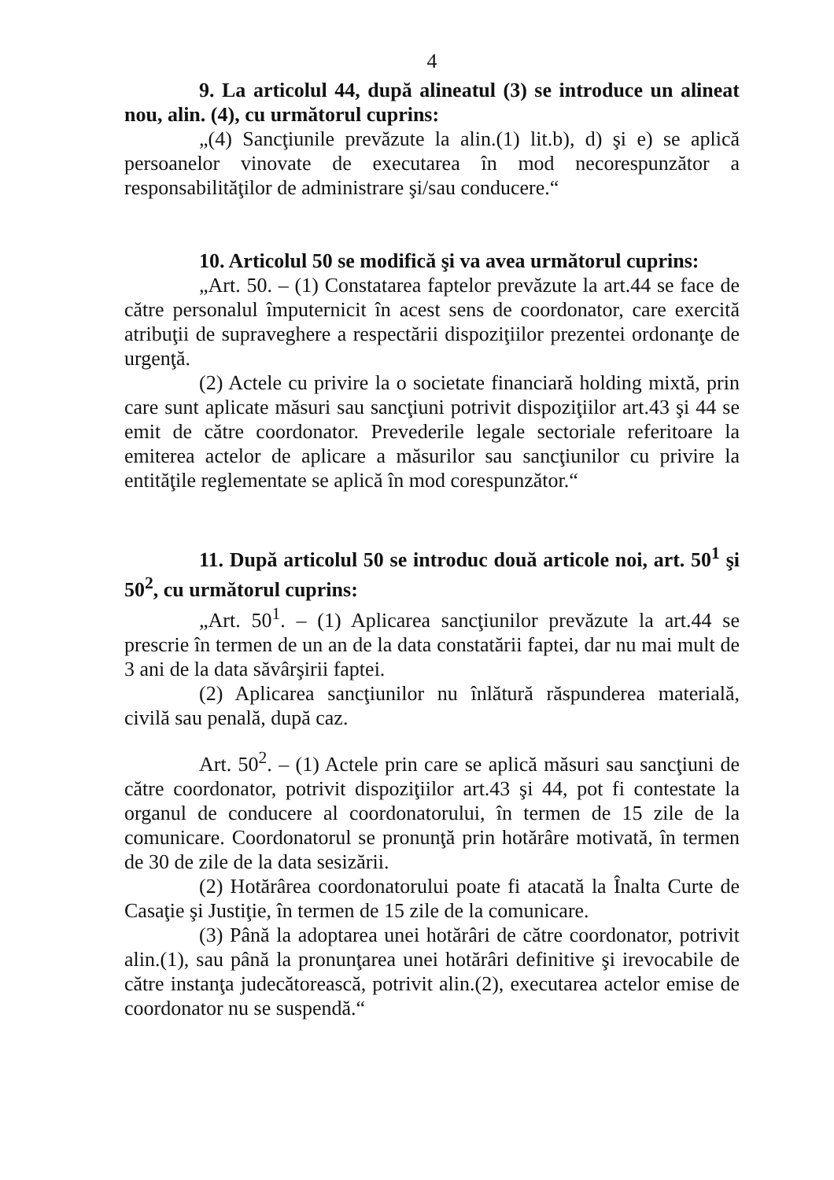4
9. La articolul 44, după alineatul (3) se introduce un alineat nou, alin. (4), cu următorul cuprins:
„(4) Sancţiunile prevăzute la alin.(1) lit.b), d) şi e) se aplică persoanelor vinovate de executarea în mod necorespunzător a responsabilităţilor de administrare şi/sau conducere.“
10. Articolul 50 se modifică şi va avea următorul cuprins:
„Art. 50. – (1) Constatarea faptelor prevăzute la art.44 se face de către personalul împuternicit în acest sens de coordonator, care exercită atribuţii de supraveghere a respectării dispoziţiilor prezentei ordonanţe de urgenţă.
(2) Actele cu privire la o societate financiară holding mixtă, prin care sunt aplicate măsuri sau sancţiuni potrivit dispoziţiilor art.43 şi 44 se emit de către coordonator. Prevederile legale sectoriale referitoare la emiterea actelor de aplicare a măsurilor sau sancţiunilor cu privire la entităţile reglementate se aplică în mod corespunzător.“
11. După articolul 50 se introduc două articole noi, art. 50<sup>1</sup> şi 50<sup>2</sup>, cu următorul cuprins:
„Art. 50<sup>1</sup>. – (1) Aplicarea sancţiunilor prevăzute la art.44 se prescrie în termen de un an de la data constatării faptei, dar nu mai mult de 3 ani de la data săvârşirii faptei.
(2) Aplicarea sancţiunilor nu înlătură răspunderea materială, civilă sau penală, după caz.
Art. 50<sup>2</sup>. – (1) Actele prin care se aplică măsuri sau sancţiuni de către coordonator, potrivit dispoziţiilor art.43 şi 44, pot fi contestate la organul de conducere al coordonatorului, în termen de 15 zile de la comunicare. Coordonatorul se pronunţă prin hotărâre motivată, în termen de 30 de zile de la data sesizării.
(2) Hotărârea coordonatorului poate fi atacată la Înalta Curte de Casaţie şi Justiţie, în termen de 15 zile de la comunicare.
(3) Până la adoptarea unei hotărâri de către coordonator, potrivit alin.(1), sau până la pronunţarea unei hotărâri definitive şi irevocabile de către instanţa judecătorească, potrivit alin.(2), executarea actelor emise de coordonator nu se suspendă.“